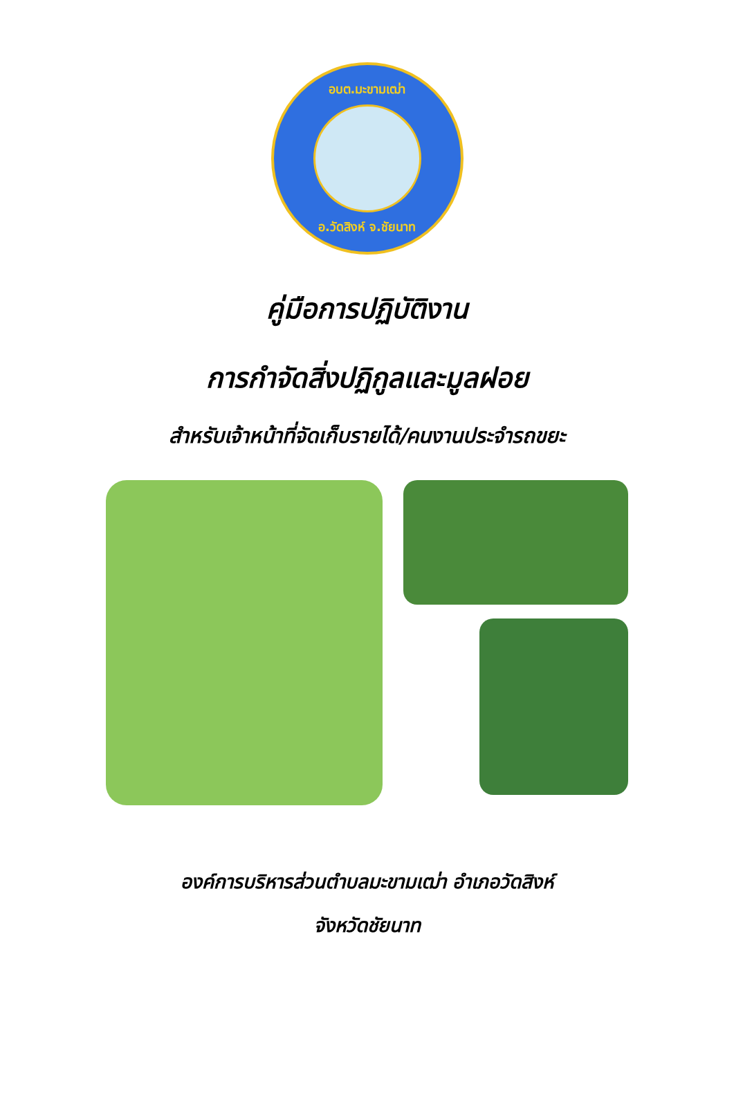อบต.มะขามเฒ่า
อ.วัดสิงห์ จ.ชัยนาท
คู่มือการปฏิบัติงาน
การกำจัดสิ่งปฏิกูลและมูลฝอย
สำหรับเจ้าหน้าที่จัดเก็บรายได้/คนงานประจำรถขยะ
องค์การบริหารส่วนตำบลมะขามเฒ่า อำเภอวัดสิงห์
จังหวัดชัยนาท